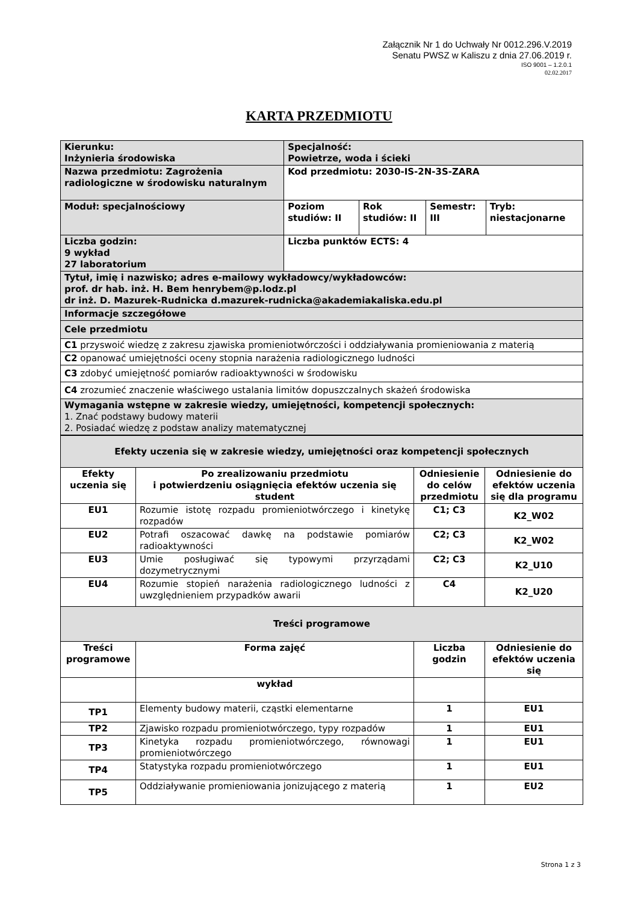Załącznik Nr 1 do Uchwały Nr 0012.296.V.2019
Senatu PWSZ w Kaliszu z dnia 27.06.2019 r.
ISO 9001 – 1.2.0.1
02.02.2017
KARTA PRZEDMIOTU
| Kierunku: Inżynieria środowiska | Specjalność: Powietrze, woda i ścieki | | | |
| Nazwa przedmiotu: Zagrożenia radiologiczne w środowisku naturalnym | Kod przedmiotu: 2030-IS-2N-3S-ZARA | | | |
| Moduł: specjalnościowy | Poziom studiów: II | Rok studiów: II | Semestr: III | Tryb: niestacjonarne |
| Liczba godzin: 9 wykład 27 laboratorium | Liczba punktów ECTS: 4 | | | |
| Tytuł, imię i nazwisko; adres e-mailowy wykładowcy/wykładowców: prof. dr hab. inż. H. Bem henrybem@p.lodz.pl dr inż. D. Mazurek-Rudnicka d.mazurek-rudnicka@akademiakaliska.edu.pl | | | | |
| Informacje szczegółowe | | | | |
| Cele przedmiotu | | | | |
| C1 przyswoić wiedzę z zakresu zjawiska promieniotwórczości i oddziaływania promieniowania z materią | | | | |
| C2 opanować umiejętności oceny stopnia narażenia radiologicznego ludności | | | | |
| C3 zdobyć umiejętność pomiarów radioaktywności w środowisku | | | | |
| C4 zrozumieć znaczenie właściwego ustalania limitów dopuszczalnych skażeń środowiska | | | | |
| Wymagania wstępne w zakresie wiedzy, umiejętności, kompetencji społecznych: 1. Znać podstawy budowy materii 2. Posiadać wiedzę z podstaw analizy matematycznej | | | | |
| Efekty uczenia się w zakresie wiedzy, umiejętności oraz kompetencji społecznych | | | |
| --- | --- | --- | --- |
| Efekty uczenia się | Po zrealizowaniu przedmiotu i potwierdzeniu osiągnięcia efektów uczenia się student | Odniesienie do celów przedmiotu | Odniesienie do efektów uczenia się dla programu |
| EU1 | Rozumie istotę rozpadu promieniotwórczego i kinetykę rozpadów | C1; C3 | K2_W02 |
| EU2 | Potrafi oszacować dawkę na podstawie pomiarów radioaktywności | C2; C3 | K2_W02 |
| EU3 | Umie posługiwać się typowymi przyrządami dozymetrycznymi | C2; C3 | K2_U10 |
| EU4 | Rozumie stopień narażenia radiologicznego ludności z uwzględnieniem przypadków awarii | C4 | K2_U20 |
| Treści programowe | | | |
| Treści programowe | Forma zajęć | Liczba godzin | Odniesienie do efektów uczenia się |
| | wykład | | |
| TP1 | Elementy budowy materii, cząstki elementarne | 1 | EU1 |
| TP2 | Zjawisko rozpadu promieniotwórczego, typy rozpadów | 1 | EU1 |
| TP3 | Kinetyka rozpadu promieniotwórczego, równowagi promieniotwórczego | 1 | EU1 |
| TP4 | Statystyka rozpadu promieniotwórczego | 1 | EU1 |
| TP5 | Oddziaływanie promieniowania jonizującego z materią | 1 | EU2 |
Strona 1 z 3